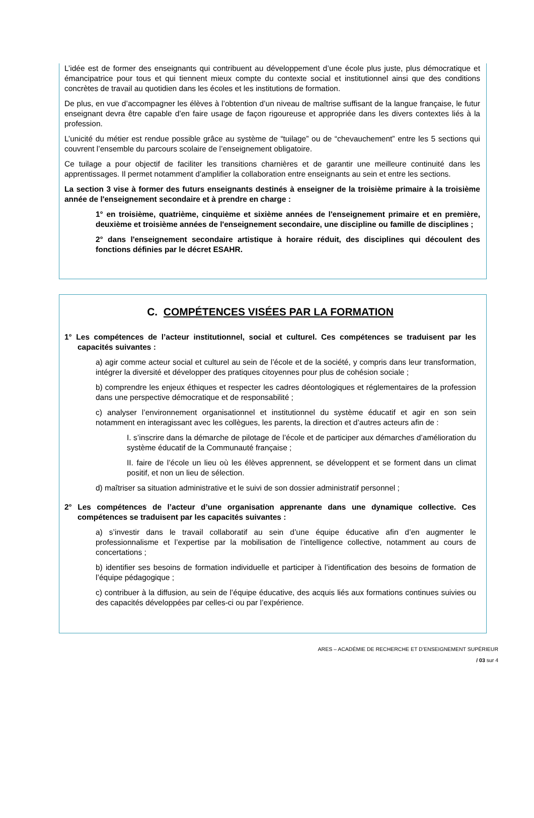L’idée est de former des enseignants qui contribuent au développement d’une école plus juste, plus démocratique et émancipatrice pour tous et qui tiennent mieux compte du contexte social et institutionnel ainsi que des conditions concrètes de travail au quotidien dans les écoles et les institutions de formation.
De plus, en vue d’accompagner les élèves à l’obtention d’un niveau de maîtrise suffisant de la langue française, le futur enseignant devra être capable d’en faire usage de façon rigoureuse et appropriée dans les divers contextes liés à la profession.
L’unicité du métier est rendue possible grâce au système de “tuilage” ou de “chevauchement” entre les 5 sections qui couvrent l’ensemble du parcours scolaire de l’enseignement obligatoire.
Ce tuilage a pour objectif de faciliter les transitions charnières et de garantir une meilleure continuité dans les apprentissages. Il permet notamment d’amplifier la collaboration entre enseignants au sein et entre les sections.
La section 3 vise à former des futurs enseignants destinés à enseigner de la troisième primaire à la troisième année de l'enseignement secondaire et à prendre en charge :
1° en troisième, quatrième, cinquième et sixième années de l'enseignement primaire et en première, deuxième et troisième années de l'enseignement secondaire, une discipline ou famille de disciplines ;
2° dans l'enseignement secondaire artistique à horaire réduit, des disciplines qui découlent des fonctions définies par le décret ESAHR.
C. COMPÉTENCES VISÉES PAR LA FORMATION
1° Les compétences de l’acteur institutionnel, social et culturel. Ces compétences se traduisent par les capacités suivantes :
a) agir comme acteur social et culturel au sein de l’école et de la société, y compris dans leur transformation, intégrer la diversité et développer des pratiques citoyennes pour plus de cohésion sociale ;
b) comprendre les enjeux éthiques et respecter les cadres déontologiques et réglementaires de la profession dans une perspective démocratique et de responsabilité ;
c) analyser l’environnement organisationnel et institutionnel du système éducatif et agir en son sein notamment en interagissant avec les collègues, les parents, la direction et d’autres acteurs afin de :
I. s’inscrire dans la démarche de pilotage de l’école et de participer aux démarches d’amélioration du système éducatif de la Communauté française ;
II. faire de l’école un lieu où les élèves apprennent, se développent et se forment dans un climat positif, et non un lieu de sélection.
d) maîtriser sa situation administrative et le suivi de son dossier administratif personnel ;
2° Les compétences de l’acteur d’une organisation apprenante dans une dynamique collective. Ces compétences se traduisent par les capacités suivantes :
a) s’investir dans le travail collaboratif au sein d’une équipe éducative afin d’en augmenter le professionnalisme et l’expertise par la mobilisation de l’intelligence collective, notamment au cours de concertations ;
b) identifier ses besoins de formation individuelle et participer à l’identification des besoins de formation de l’équipe pédagogique ;
c) contribuer à la diffusion, au sein de l’équipe éducative, des acquis liés aux formations continues suivies ou des capacités développées par celles-ci ou par l’expérience.
ARES – ACADÉMIE DE RECHERCHE ET D’ENSEIGNEMENT SUPÉRIEUR
/ 03 sur 4